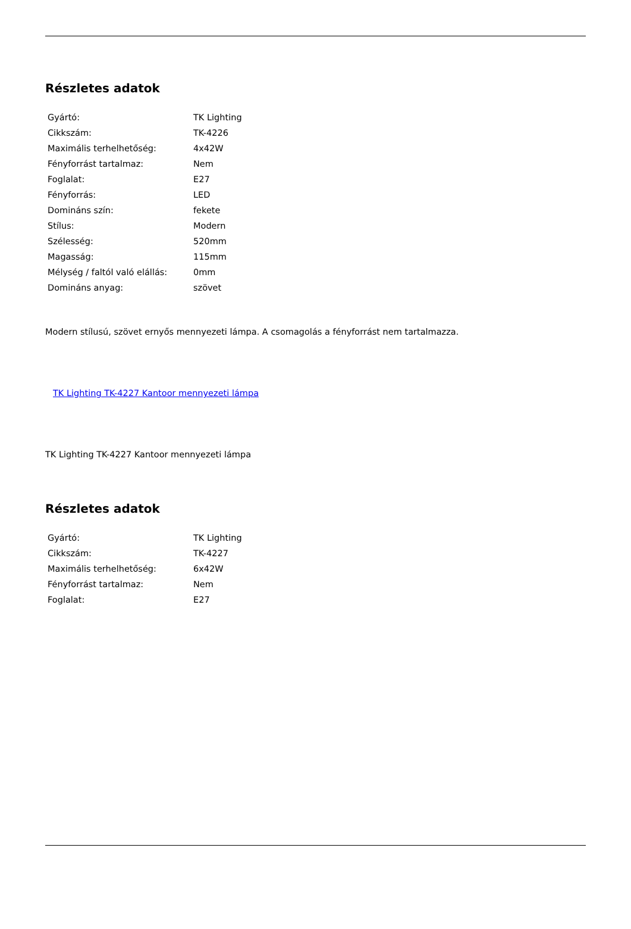Részletes adatok
| Gyártó: | TK Lighting |
| Cikkszám: | TK-4226 |
| Maximális terhelhetőség: | 4x42W |
| Fényforrást tartalmaz: | Nem |
| Foglalat: | E27 |
| Fényforrás: | LED |
| Domináns szín: | fekete |
| Stílus: | Modern |
| Szélesség: | 520mm |
| Magasság: | 115mm |
| Mélység / faltól való elállás: | 0mm |
| Domináns anyag: | szövet |
Modern stílusú, szövet ernyős mennyezeti lámpa. A csomagolás a fényforrást nem tartalmazza.
TK Lighting TK-4227 Kantoor mennyezeti lámpa
TK Lighting TK-4227 Kantoor mennyezeti lámpa
Részletes adatok
| Gyártó: | TK Lighting |
| Cikkszám: | TK-4227 |
| Maximális terhelhetőség: | 6x42W |
| Fényforrást tartalmaz: | Nem |
| Foglalat: | E27 |